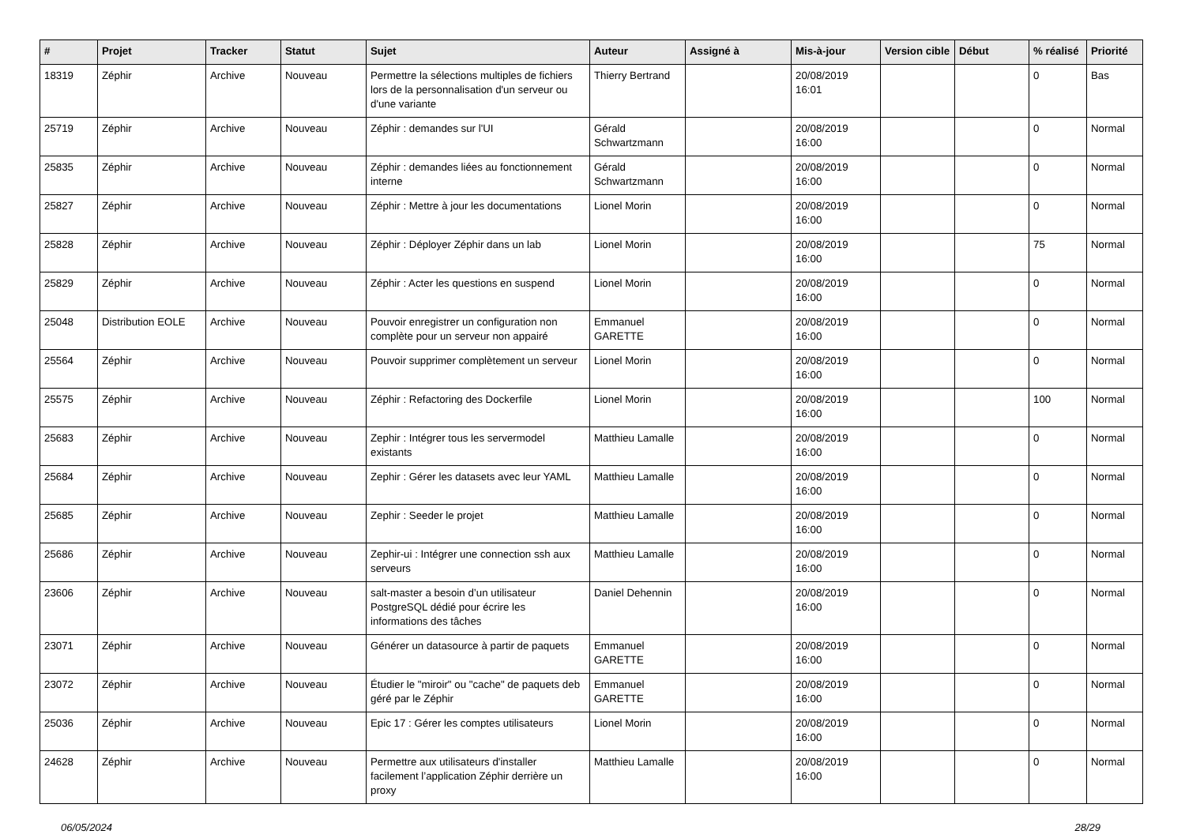| # | Projet | Tracker | Statut | Sujet | Auteur | Assigné à | Mis-à-jour | Version cible | Début | % réalisé | Priorité |
| --- | --- | --- | --- | --- | --- | --- | --- | --- | --- | --- | --- |
| 18319 | Zéphir | Archive | Nouveau | Permettre la sélections multiples de fichiers lors de la personnalisation d'un serveur ou d'une variante | Thierry Bertrand | | 20/08/2019 16:01 | | | 0 | Bas |
| 25719 | Zéphir | Archive | Nouveau | Zéphir : demandes sur l'UI | Gérald Schwartzmann | | 20/08/2019 16:00 | | | 0 | Normal |
| 25835 | Zéphir | Archive | Nouveau | Zéphir : demandes liées au fonctionnement interne | Gérald Schwartzmann | | 20/08/2019 16:00 | | | 0 | Normal |
| 25827 | Zéphir | Archive | Nouveau | Zéphir : Mettre à jour les documentations | Lionel Morin | | 20/08/2019 16:00 | | | 0 | Normal |
| 25828 | Zéphir | Archive | Nouveau | Zéphir : Déployer Zéphir dans un lab | Lionel Morin | | 20/08/2019 16:00 | | | 75 | Normal |
| 25829 | Zéphir | Archive | Nouveau | Zéphir : Acter les questions en suspend | Lionel Morin | | 20/08/2019 16:00 | | | 0 | Normal |
| 25048 | Distribution EOLE | Archive | Nouveau | Pouvoir enregistrer un configuration non complète pour un serveur non appairé | Emmanuel GARETTE | | 20/08/2019 16:00 | | | 0 | Normal |
| 25564 | Zéphir | Archive | Nouveau | Pouvoir supprimer complètement un serveur | Lionel Morin | | 20/08/2019 16:00 | | | 0 | Normal |
| 25575 | Zéphir | Archive | Nouveau | Zéphir : Refactoring des Dockerfile | Lionel Morin | | 20/08/2019 16:00 | | | 100 | Normal |
| 25683 | Zéphir | Archive | Nouveau | Zephir : Intégrer tous les servermodel existants | Matthieu Lamalle | | 20/08/2019 16:00 | | | 0 | Normal |
| 25684 | Zéphir | Archive | Nouveau | Zephir : Gérer les datasets avec leur YAML | Matthieu Lamalle | | 20/08/2019 16:00 | | | 0 | Normal |
| 25685 | Zéphir | Archive | Nouveau | Zephir : Seeder le projet | Matthieu Lamalle | | 20/08/2019 16:00 | | | 0 | Normal |
| 25686 | Zéphir | Archive | Nouveau | Zephir-ui : Intégrer une connection ssh aux serveurs | Matthieu Lamalle | | 20/08/2019 16:00 | | | 0 | Normal |
| 23606 | Zéphir | Archive | Nouveau | salt-master a besoin d’un utilisateur PostgreSQL dédié pour écrire les informations des tâches | Daniel Dehennin | | 20/08/2019 16:00 | | | 0 | Normal |
| 23071 | Zéphir | Archive | Nouveau | Générer un datasource à partir de paquets | Emmanuel GARETTE | | 20/08/2019 16:00 | | | 0 | Normal |
| 23072 | Zéphir | Archive | Nouveau | Étudier le "miroir" ou "cache" de paquets deb géré par le Zéphir | Emmanuel GARETTE | | 20/08/2019 16:00 | | | 0 | Normal |
| 25036 | Zéphir | Archive | Nouveau | Epic 17 : Gérer les comptes utilisateurs | Lionel Morin | | 20/08/2019 16:00 | | | 0 | Normal |
| 24628 | Zéphir | Archive | Nouveau | Permettre aux utilisateurs d'installer facilement l’application Zéphir derrière un proxy | Matthieu Lamalle | | 20/08/2019 16:00 | | | 0 | Normal |
06/05/2024 28/29